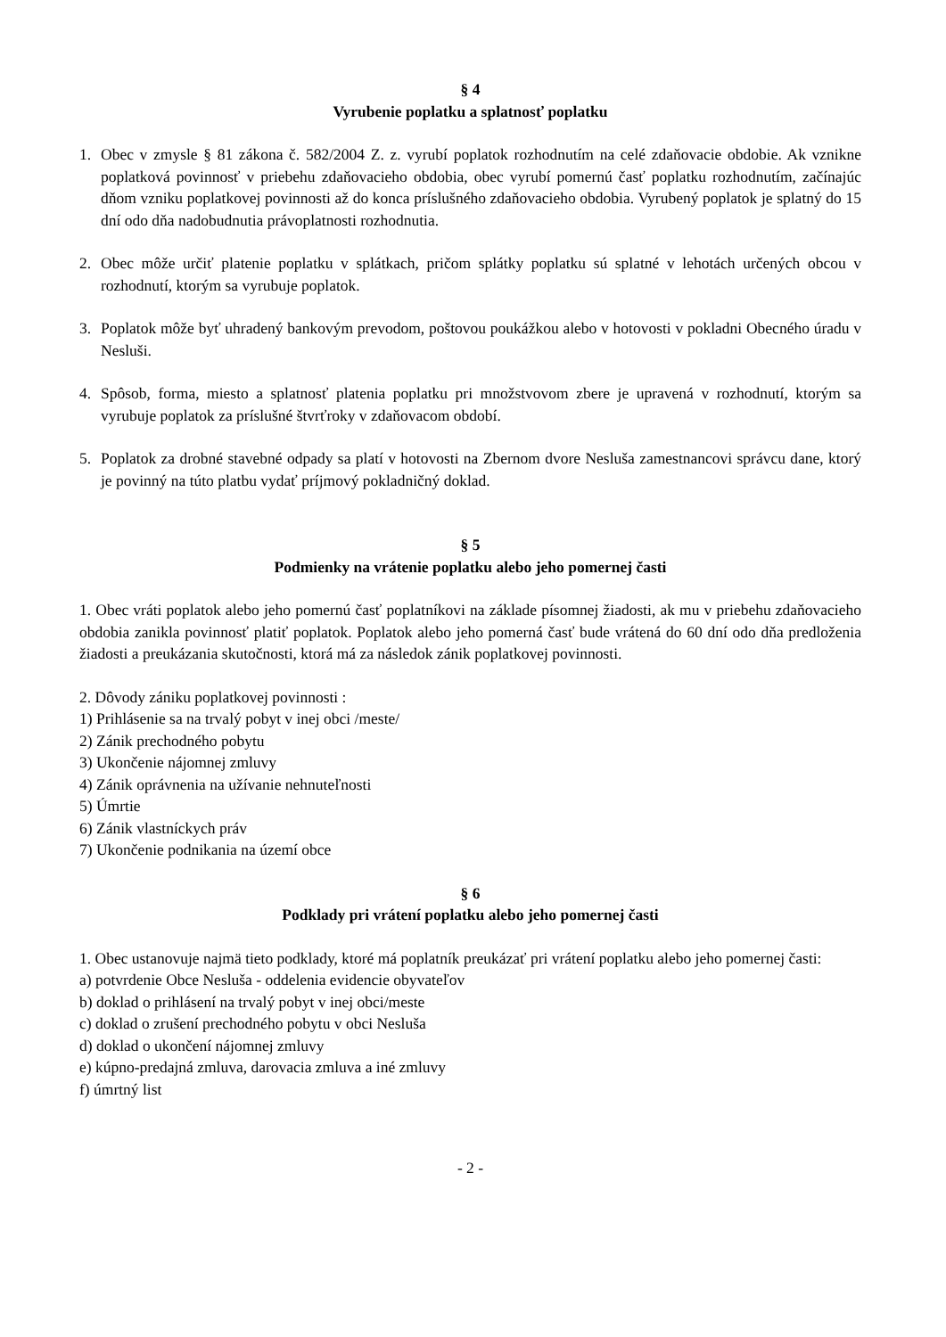§ 4
Vyrubenie poplatku a splatnosť poplatku
1. Obec v zmysle § 81 zákona č. 582/2004 Z. z. vyrubí poplatok rozhodnutím na celé zdaňovacie obdobie. Ak vznikne poplatková povinnosť v priebehu zdaňovacieho obdobia, obec vyrubí pomernú časť poplatku rozhodnutím, začínajúc dňom vzniku poplatkovej povinnosti až do konca príslušného zdaňovacieho obdobia. Vyrubený poplatok je splatný do 15 dní odo dňa nadobudnutia právoplatnosti rozhodnutia.
2. Obec môže určiť platenie poplatku v splátkach, pričom splátky poplatku sú splatné v lehotách určených obcou v rozhodnutí, ktorým sa vyrubuje poplatok.
3. Poplatok môže byť uhradený bankovým prevodom, poštovou poukážkou alebo v hotovosti v pokladni Obecného úradu v Nesluši.
4. Spôsob, forma, miesto a splatnosť platenia poplatku pri množstvovom zbere je upravená v rozhodnutí, ktorým sa vyrubuje poplatok za príslušné štvrťroky v zdaňovacom období.
5. Poplatok za drobné stavebné odpady sa platí v hotovosti na Zbernom dvore Nesluša zamestnancovi správcu dane, ktorý je povinný na túto platbu vydať príjmový pokladničný doklad.
§ 5
Podmienky na vrátenie poplatku alebo jeho pomernej časti
1. Obec vráti poplatok alebo jeho pomernú časť poplatníkovi na základe písomnej žiadosti, ak mu v priebehu zdaňovacieho obdobia zanikla povinnosť platiť poplatok. Poplatok alebo jeho pomerná časť bude vrátená do 60 dní odo dňa predloženia žiadosti a preukázania skutočnosti, ktorá má za následok zánik poplatkovej povinnosti.
2. Dôvody zániku poplatkovej povinnosti :
1) Prihlásenie sa na trvalý pobyt v inej obci /meste/
2) Zánik prechodného pobytu
3) Ukončenie nájomnej zmluvy
4) Zánik oprávnenia na užívanie nehnuteľnosti
5) Úmrtie
6) Zánik vlastníckych práv
7) Ukončenie podnikania na území obce
§ 6
Podklady pri vrátení poplatku alebo jeho pomernej časti
1. Obec ustanovuje najmä tieto podklady, ktoré má poplatník preukázať pri vrátení poplatku alebo jeho pomernej časti:
a) potvrdenie Obce Nesluša - oddelenia evidencie obyvateľov
b) doklad o prihlásení na trvalý pobyt v inej obci/meste
c) doklad o zrušení prechodného pobytu v obci Nesluša
d) doklad o ukončení nájomnej zmluvy
e) kúpno-predajná zmluva, darovacia zmluva a iné zmluvy
f) úmrtný list
- 2 -